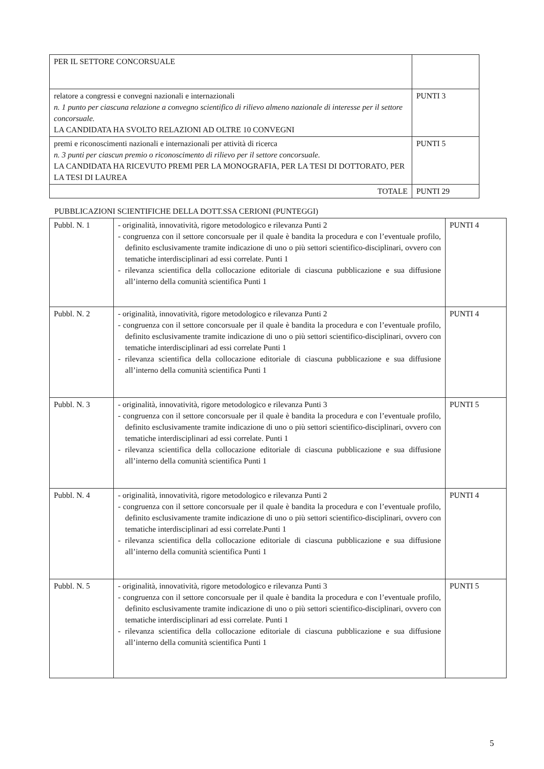| PER IL SETTORE CONCORSUALE | |
| relatore a congressi e convegni nazionali e internazionali n. 1 punto per ciascuna relazione a convegno scientifico di rilievo almeno nazionale di interesse per il settore concorsuale. LA CANDIDATA HA SVOLTO RELAZIONI AD OLTRE 10 CONVEGNI | PUNTI 3 |
| premi e riconoscimenti nazionali e internazionali per attività di ricerca n. 3 punti per ciascun premio o riconoscimento di rilievo per il settore concorsuale. LA CANDIDATA HA RICEVUTO PREMI PER LA MONOGRAFIA, PER LA TESI DI DOTTORATO, PER LA TESI DI LAUREA | PUNTI 5 |
| TOTALE | PUNTI 29 |
PUBBLICAZIONI SCIENTIFICHE DELLA DOTT.SSA CERIONI (PUNTEGGI)
| Pubbl. N. 1 | - originalità, innovatività, rigore metodologico e rilevanza Punti 2 - congruenza con il settore concorsuale per il quale è bandita la procedura e con l’eventuale profilo, definito esclusivamente tramite indicazione di uno o più settori scientifico-disciplinari, ovvero con tematiche interdisciplinari ad essi correlate. Punti 1 - rilevanza scientifica della collocazione editoriale di ciascuna pubblicazione e sua diffusione all’interno della comunità scientifica Punti 1 | PUNTI 4 |
| Pubbl. N. 2 | - originalità, innovatività, rigore metodologico e rilevanza Punti 2 - congruenza con il settore concorsuale per il quale è bandita la procedura e con l’eventuale profilo, definito esclusivamente tramite indicazione di uno o più settori scientifico-disciplinari, ovvero con tematiche interdisciplinari ad essi correlate Punti 1 - rilevanza scientifica della collocazione editoriale di ciascuna pubblicazione e sua diffusione all’interno della comunità scientifica Punti 1 | PUNTI 4 |
| Pubbl. N. 3 | - originalità, innovatività, rigore metodologico e rilevanza Punti 3 - congruenza con il settore concorsuale per il quale è bandita la procedura e con l’eventuale profilo, definito esclusivamente tramite indicazione di uno o più settori scientifico-disciplinari, ovvero con tematiche interdisciplinari ad essi correlate. Punti 1 - rilevanza scientifica della collocazione editoriale di ciascuna pubblicazione e sua diffusione all’interno della comunità scientifica Punti 1 | PUNTI 5 |
| Pubbl. N. 4 | - originalità, innovatività, rigore metodologico e rilevanza Punti 2 - congruenza con il settore concorsuale per il quale è bandita la procedura e con l’eventuale profilo, definito esclusivamente tramite indicazione di uno o più settori scientifico-disciplinari, ovvero con tematiche interdisciplinari ad essi correlate.Punti 1 - rilevanza scientifica della collocazione editoriale di ciascuna pubblicazione e sua diffusione all’interno della comunità scientifica Punti 1 | PUNTI 4 |
| Pubbl. N. 5 | - originalità, innovatività, rigore metodologico e rilevanza Punti 3 - congruenza con il settore concorsuale per il quale è bandita la procedura e con l’eventuale profilo, definito esclusivamente tramite indicazione di uno o più settori scientifico-disciplinari, ovvero con tematiche interdisciplinari ad essi correlate. Punti 1 - rilevanza scientifica della collocazione editoriale di ciascuna pubblicazione e sua diffusione all’interno della comunità scientifica Punti 1 | PUNTI 5 |
5